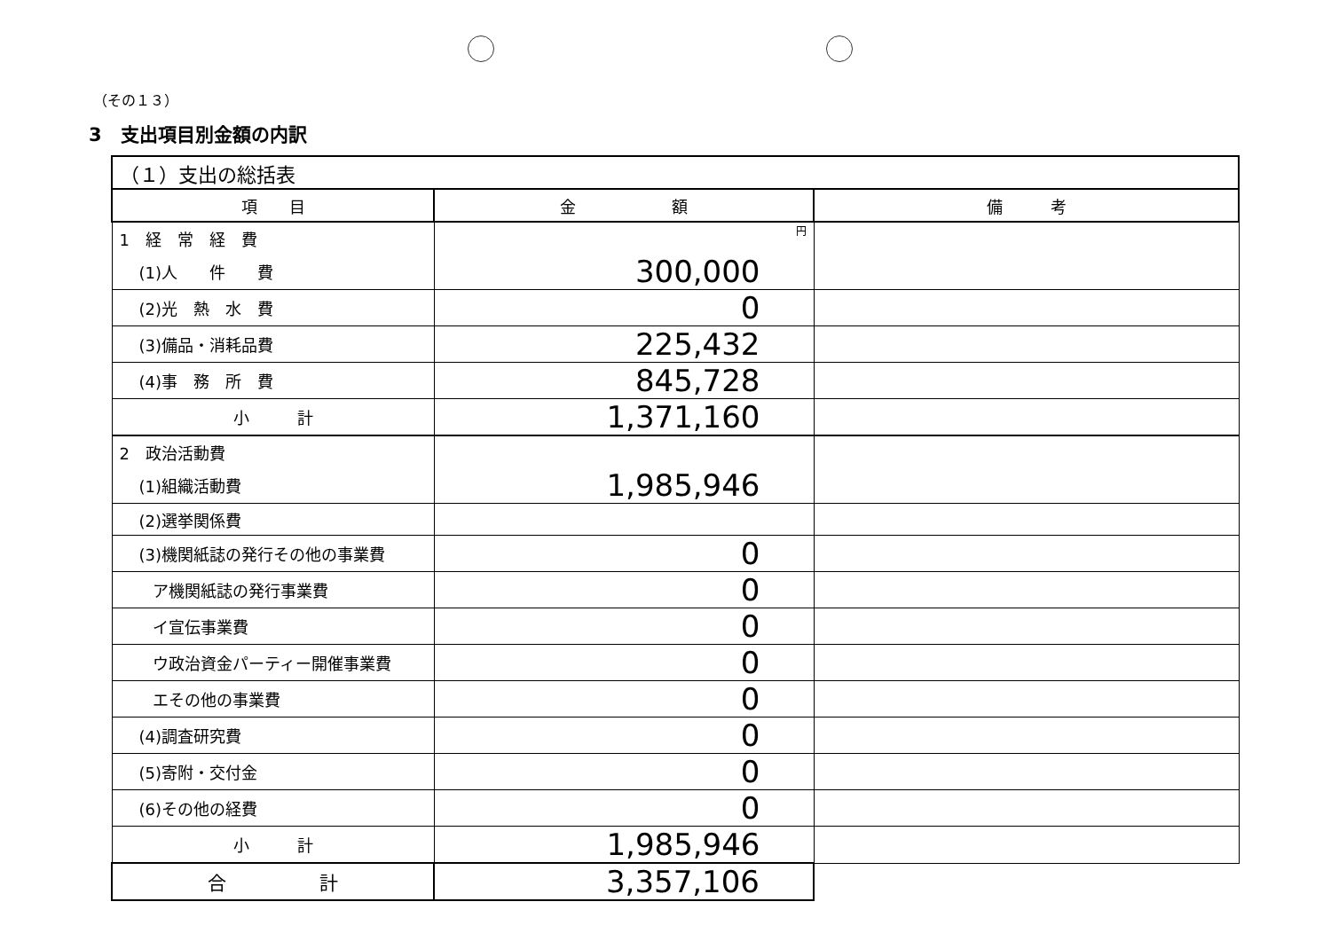（その１３）
3　支出項目別金額の内訳
| （１）支出の総括表 | | |
| 項 目 | 金 額 | 備 考 |
| 1 経 常 経 費 | 円 | |
| (1)人 件 費 | 300,000 | |
| (2)光 熱 水 費 | 0 | |
| (3)備品・消耗品費 | 225,432 | |
| (4)事 務 所 費 | 845,728 | |
| 小 計 | 1,371,160 | |
| 2 政治活動費 | | |
| (1)組織活動費 | 1,985,946 | |
| (2)選挙関係費 | | |
| (3)機関紙誌の発行その他の事業費 | 0 | |
| ア機関紙誌の発行事業費 | 0 | |
| イ宣伝事業費 | 0 | |
| ウ政治資金パーティー開催事業費 | 0 | |
| エその他の事業費 | 0 | |
| (4)調査研究費 | 0 | |
| (5)寄附・交付金 | 0 | |
| (6)その他の経費 | 0 | |
| 小 計 | 1,985,946 | |
| 合 計 | 3,357,106 | |